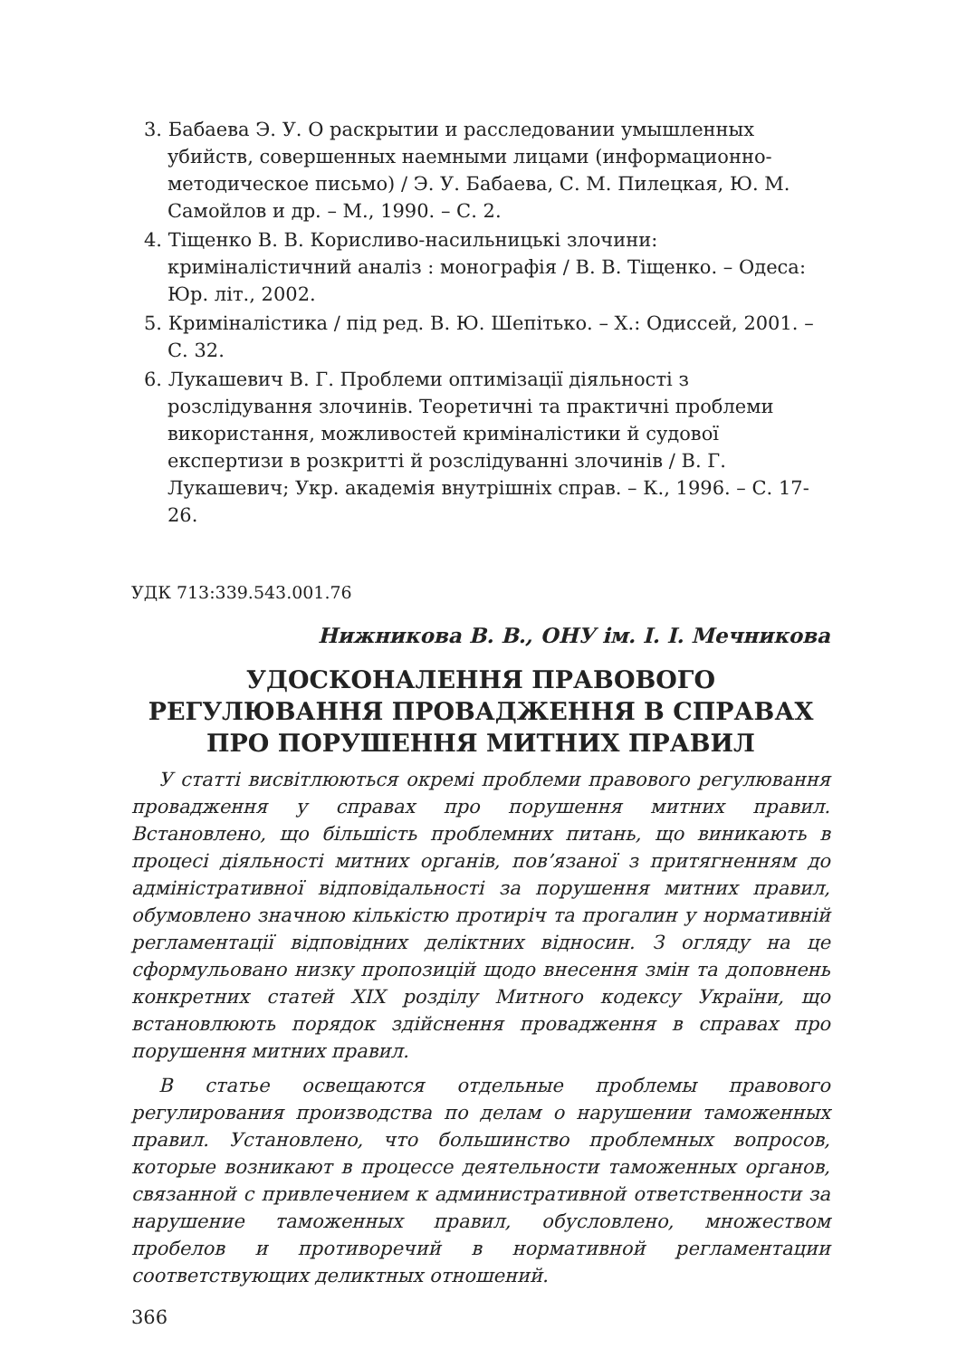3. Бабаева Э. У. О раскрытии и расследовании умышленных убийств, совершенных наемными лицами (информационно-методическое письмо) / Э. У. Бабаева, С. М. Пилецкая, Ю. М. Самойлов и др. – М., 1990. – С. 2.
4. Тіщенко В. В. Корисливо-насильницькі злочини: криміналістичний аналіз : монографія / В. В. Тіщенко. – Одеса: Юр. літ., 2002.
5. Криміналістика / під ред. В. Ю. Шепітько. – Х.: Одиссей, 2001. – С. 32.
6. Лукашевич В. Г. Проблеми оптимізації діяльності з розслідування злочинів. Теоретичні та практичні проблеми використання, можливостей криміналістики й судової експертизи в розкритті й розслідуванні злочинів / В. Г. Лукашевич; Укр. академія внутрішніх справ. – К., 1996. – С. 17-26.
УДК 713:339.543.001.76
Нижникова В. В., ОНУ ім. І. І. Мечникова
УДОСКОНАЛЕННЯ ПРАВОВОГО
РЕГУЛЮВАННЯ ПРОВАДЖЕННЯ В СПРАВАХ
ПРО ПОРУШЕННЯ МИТНИХ ПРАВИЛ
У статті висвітлюються окремі проблеми правового регулювання провадження у справах про порушення митних правил. Встановлено, що більшість проблемних питань, що виникають в процесі діяльності митних органів, пов’язаної з притягненням до адміністративної відповідальності за порушення митних правил, обумовлено значною кількістю протиріч та прогалин у нормативній регламентації відповідних деліктних відносин. З огляду на це сформульовано низку пропозицій щодо внесення змін та доповнень конкретних статей XIX розділу Митного кодексу України, що встановлюють порядок здійснення провадження в справах про порушення митних правил.
В статье освещаются отдельные проблемы правового регулирования производства по делам о нарушении таможенных правил. Установлено, что большинство проблемных вопросов, которые возникают в процессе деятельности таможенных органов, связанной с привлечением к административной ответственности за нарушение таможенных правил, обусловлено, множеством пробелов и противоречий в нормативной регламентации соответствующих деликтных отношений.
366